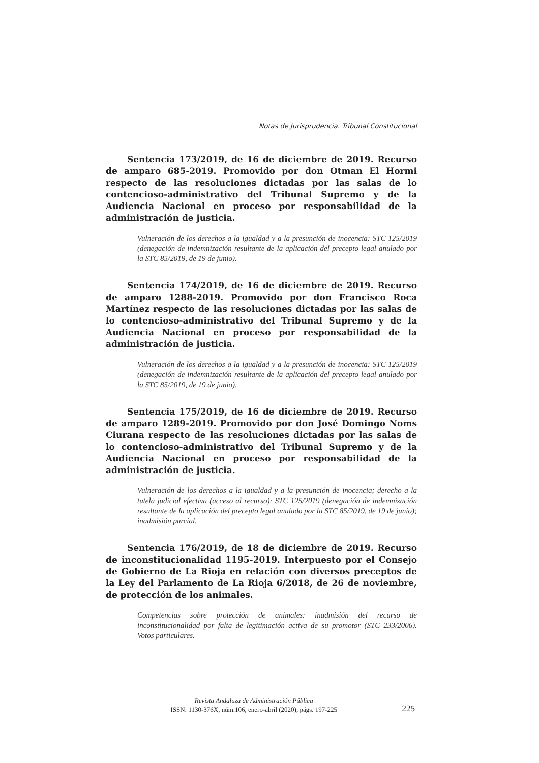Notas de Jurisprudencia. Tribunal Constitucional
Sentencia 173/2019, de 16 de diciembre de 2019. Recurso de amparo 685-2019. Promovido por don Otman El Hormi respecto de las resoluciones dictadas por las salas de lo contencioso-administrativo del Tribunal Supremo y de la Audiencia Nacional en proceso por responsabilidad de la administración de justicia.
Vulneración de los derechos a la igualdad y a la presunción de inocencia: STC 125/2019 (denegación de indemnización resultante de la aplicación del precepto legal anulado por la STC 85/2019, de 19 de junio).
Sentencia 174/2019, de 16 de diciembre de 2019. Recurso de amparo 1288-2019. Promovido por don Francisco Roca Martínez respecto de las resoluciones dictadas por las salas de lo contencioso-administrativo del Tribunal Supremo y de la Audiencia Nacional en proceso por responsabilidad de la administración de justicia.
Vulneración de los derechos a la igualdad y a la presunción de inocencia: STC 125/2019 (denegación de indemnización resultante de la aplicación del precepto legal anulado por la STC 85/2019, de 19 de junio).
Sentencia 175/2019, de 16 de diciembre de 2019. Recurso de amparo 1289-2019. Promovido por don José Domingo Noms Ciurana respecto de las resoluciones dictadas por las salas de lo contencioso-administrativo del Tribunal Supremo y de la Audiencia Nacional en proceso por responsabilidad de la administración de justicia.
Vulneración de los derechos a la igualdad y a la presunción de inocencia; derecho a la tutela judicial efectiva (acceso al recurso): STC 125/2019 (denegación de indemnización resultante de la aplicación del precepto legal anulado por la STC 85/2019, de 19 de junio); inadmisión parcial.
Sentencia 176/2019, de 18 de diciembre de 2019. Recurso de inconstitucionalidad 1195-2019. Interpuesto por el Consejo de Gobierno de La Rioja en relación con diversos preceptos de la Ley del Parlamento de La Rioja 6/2018, de 26 de noviembre, de protección de los animales.
Competencias sobre protección de animales: inadmisión del recurso de inconstitucionalidad por falta de legitimación activa de su promotor (STC 233/2006). Votos particulares.
Revista Andaluza de Administración Pública
ISSN: 1130-376X, núm.106, enero-abril (2020), págs. 197-225
225